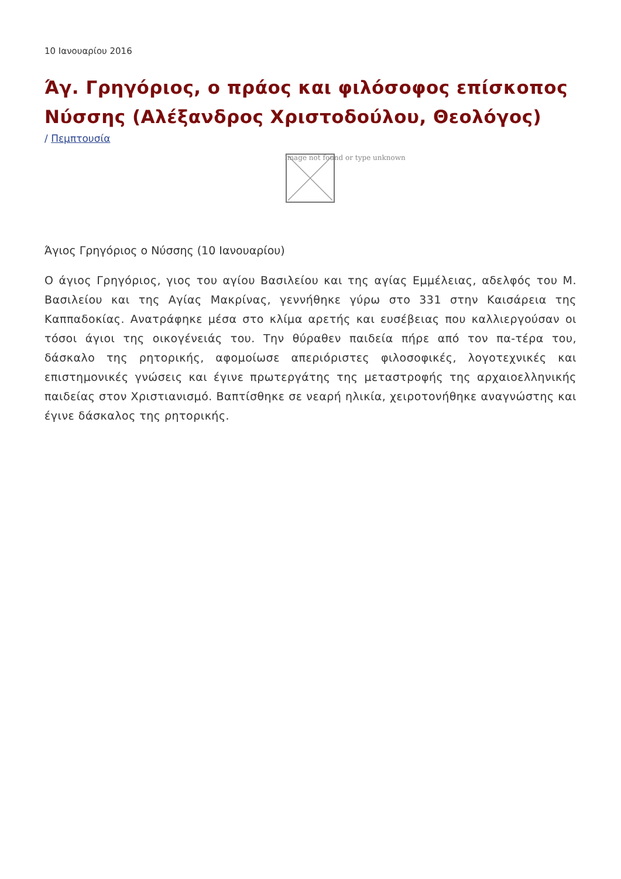10 Ιανουαρίου 2016
Άγ. Γρηγόριος, ο πράος και φιλόσοφος επίσκοπος Νύσσης (Αλέξανδρος Χριστοδούλου, Θεολόγος)
/ Πεμπτουσία
Image not found or type unknown
Άγιος Γρηγόριος ο Νύσσης (10 Ιανουαρίου)
Ο άγιος Γρηγόριος, γιος του αγίου Βασιλείου και της αγίας Εμμέλειας, αδελφός του Μ. Βασιλείου και της Αγίας Μακρίνας, γεννήθηκε γύρω στο 331 στην Καισάρεια της Καππαδοκίας. Ανατράφηκε μέσα στο κλίμα αρετής και ευσέβειας που καλλιεργούσαν οι τόσοι άγιοι της οικογένειάς του. Την θύραθεν παιδεία πήρε από τον πα-τέρα του, δάσκαλο της ρητορικής, αφομοίωσε απεριόριστες φιλοσοφικές, λογοτεχνικές και επιστημονικές γνώσεις και έγινε πρωτεργάτης της μεταστροφής της αρχαιοελληνικής παιδείας στον Χριστιανισμό. Βαπτίσθηκε σε νεαρή ηλικία, χειροτονήθηκε αναγνώστης και έγινε δάσκαλος της ρητορικής.